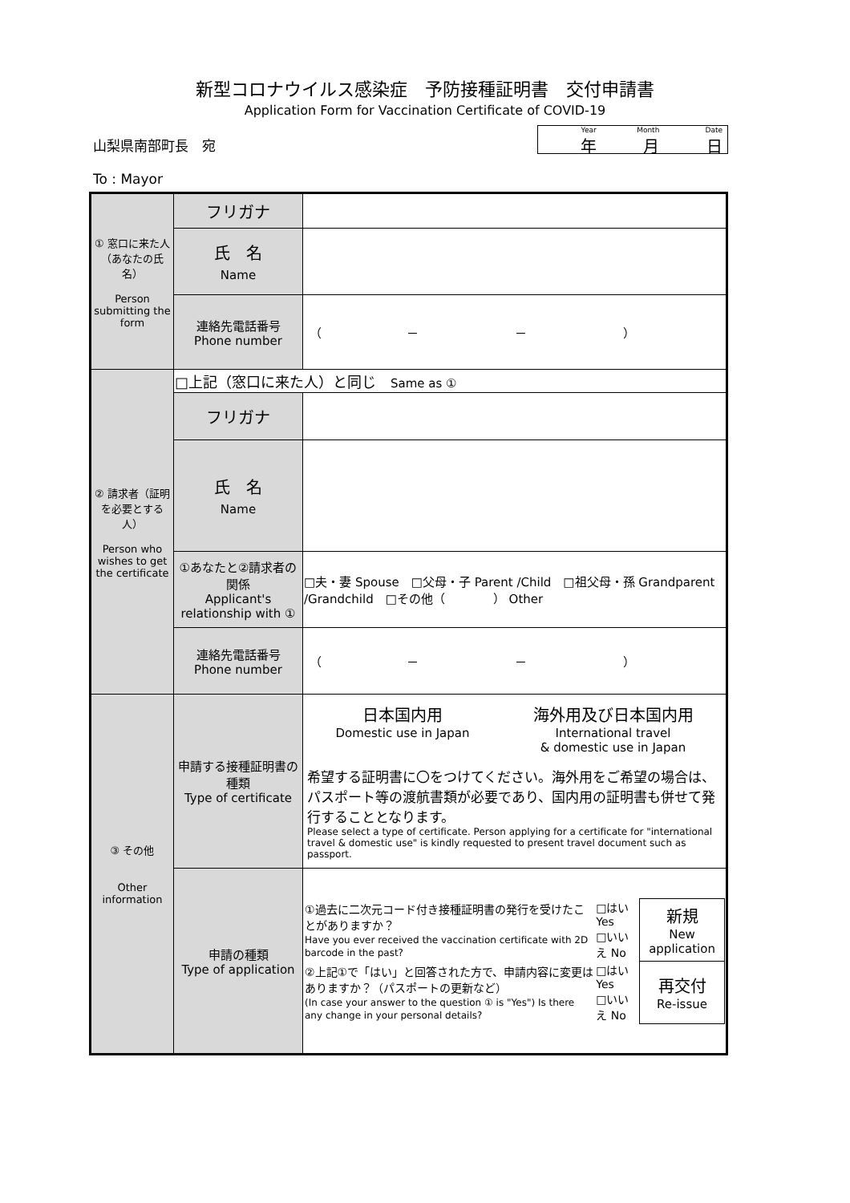新型コロナウイルス感染症　予防接種証明書　交付申請書
Application Form for Vaccination Certificate of COVID-19
山梨県南部町長　宛
To : Mayor
Year
年
Month
月
Date
日
| ① 窓口に来た人（あなたの氏名） Person submitting the form | フリガナ | |
| | 氏 名 Name | |
| | 連絡先電話番号 Phone number | （ － － ） |
| ② 請求者（証明を必要とする人） Person who wishes to get the certificate | □上記（窓口に来た人）と同じ Same as ① | |
| | フリガナ | |
| | 氏 名 Name | |
| | ①あなたと②請求者の関係 Applicant's relationship with ① | □夫・妻 Spouse □父母・子 Parent /Child □祖父母・孫 Grandparent /Grandchild □その他（ ） Other |
| | 連絡先電話番号 Phone number | （ － － ） |
| ③ その他 Other information | 申請する接種証明書の種類 Type of certificate | 日本国内用 Domestic use in Japan 海外用及び日本国内用 International travel & domestic use in Japan 希望する証明書に〇をつけてください。海外用をご希望の場合は、パスポート等の渡航書類が必要であり、国内用の証明書も併せて発行することとなります。 Please select a type of certificate. Person applying for a certificate for "international travel & domestic use" is kindly requested to present travel document such as passport. |
| | 申請の種類 Type of application | / ①過去に二次元コード付き接種証明書の発行を受けたことがありますか？ Have you ever received the vaccination certificate with 2D barcode in the past? / □はい Yes □いいえ No / 新規 New application / / ②上記①で「はい」と回答された方で、申請内容に変更はありますか？（パスポートの更新など） (In case your answer to the question ① is "Yes") Is there any change in your personal details? / □はい Yes □いいえ No / 再交付 Re-issue / |